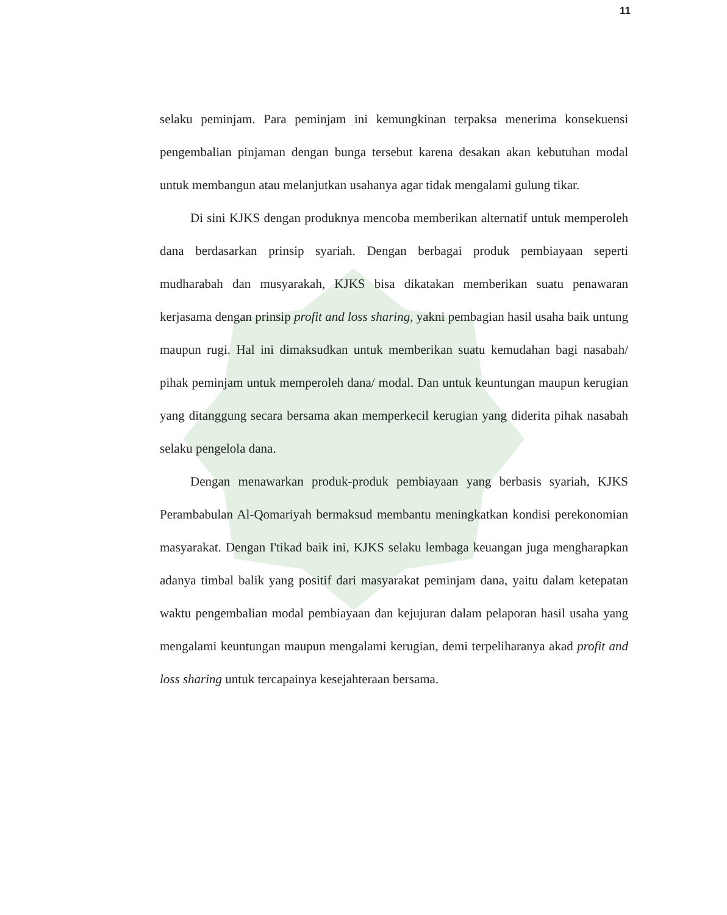11
selaku peminjam. Para peminjam ini kemungkinan terpaksa menerima konsekuensi pengembalian pinjaman dengan bunga tersebut karena desakan akan kebutuhan modal untuk membangun atau melanjutkan usahanya agar tidak mengalami gulung tikar.
Di sini KJKS dengan produknya mencoba memberikan alternatif untuk memperoleh dana berdasarkan prinsip syariah. Dengan berbagai produk pembiayaan seperti mudharabah dan musyarakah, KJKS bisa dikatakan memberikan suatu penawaran kerjasama dengan prinsip profit and loss sharing, yakni pembagian hasil usaha baik untung maupun rugi. Hal ini dimaksudkan untuk memberikan suatu kemudahan bagi nasabah/ pihak peminjam untuk memperoleh dana/ modal. Dan untuk keuntungan maupun kerugian yang ditanggung secara bersama akan memperkecil kerugian yang diderita pihak nasabah selaku pengelola dana.
Dengan menawarkan produk-produk pembiayaan yang berbasis syariah, KJKS Perambabulan Al-Qomariyah bermaksud membantu meningkatkan kondisi perekonomian masyarakat. Dengan I'tikad baik ini, KJKS selaku lembaga keuangan juga mengharapkan adanya timbal balik yang positif dari masyarakat peminjam dana, yaitu dalam ketepatan waktu pengembalian modal pembiayaan dan kejujuran dalam pelaporan hasil usaha yang mengalami keuntungan maupun mengalami kerugian, demi terpeliharanya akad profit and loss sharing untuk tercapainya kesejahteraan bersama.